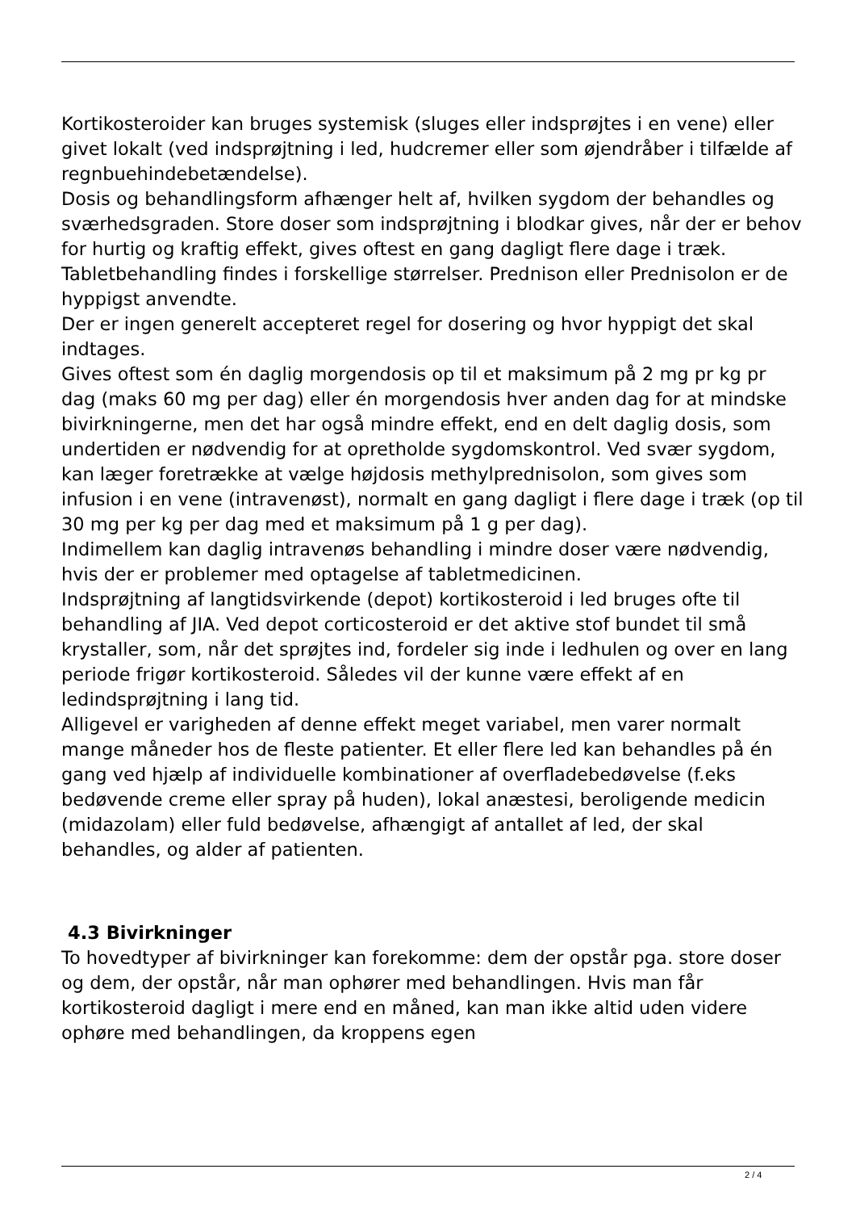Kortikosteroider kan bruges systemisk (sluges eller indsprøjtes i en vene) eller givet lokalt (ved indsprøjtning i led, hudcremer eller som øjendråber i tilfælde af regnbuehindebetændelse).
Dosis og behandlingsform afhænger helt af, hvilken sygdom der behandles og sværhedsgraden. Store doser som indsprøjtning i blodkar gives, når der er behov for hurtig og kraftig effekt, gives oftest en gang dagligt flere dage i træk.
Tabletbehandling findes i forskellige størrelser. Prednison eller Prednisolon er de hyppigst anvendte.
Der er ingen generelt accepteret regel for dosering og hvor hyppigt det skal indtages.
Gives oftest som én daglig morgendosis op til et maksimum på 2 mg pr kg pr dag (maks 60 mg per dag) eller én morgendosis hver anden dag for at mindske bivirkningerne, men det har også mindre effekt, end en delt daglig dosis, som undertiden er nødvendig for at opretholde sygdomskontrol. Ved svær sygdom, kan læger foretrække at vælge højdosis methylprednisolon, som gives som infusion i en vene (intravenøst), normalt en gang dagligt i flere dage i træk (op til 30 mg per kg per dag med et maksimum på 1 g per dag).
Indimellem kan daglig intravenøs behandling i mindre doser være nødvendig, hvis der er problemer med optagelse af tabletmedicinen.
Indsprøjtning af langtidsvirkende (depot) kortikosteroid i led bruges ofte til behandling af JIA. Ved depot corticosteroid er det aktive stof bundet til små krystaller, som, når det sprøjtes ind, fordeler sig inde i ledhulen og over en lang periode frigør kortikosteroid. Således vil der kunne være effekt af en ledindsprøjtning i lang tid.
Alligevel er varigheden af denne effekt meget variabel, men varer normalt mange måneder hos de fleste patienter. Et eller flere led kan behandles på én gang ved hjælp af individuelle kombinationer af overfladebedøvelse (f.eks bedøvende creme eller spray på huden), lokal anæstesi, beroligende medicin (midazolam) eller fuld bedøvelse, afhængigt af antallet af led, der skal behandles, og alder af patienten.
4.3 Bivirkninger
To hovedtyper af bivirkninger kan forekomme: dem der opstår pga. store doser og dem, der opstår, når man ophører med behandlingen. Hvis man får kortikosteroid dagligt i mere end en måned, kan man ikke altid uden videre ophøre med behandlingen, da kroppens egen
2 / 4